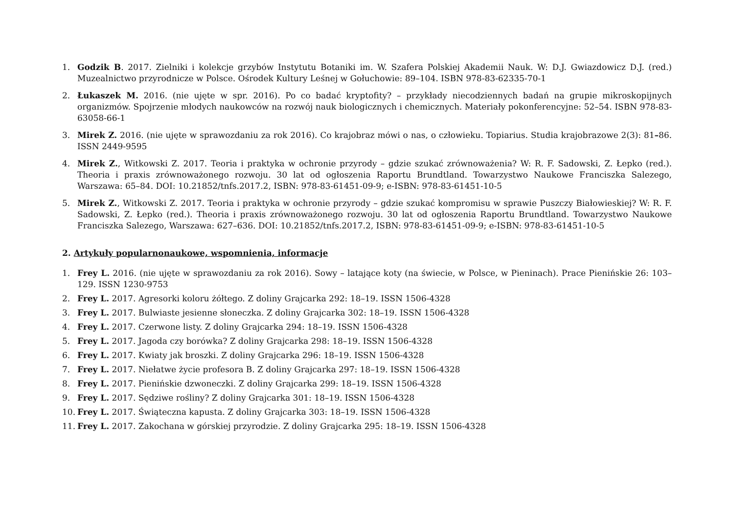1. Godzik B. 2017. Zielniki i kolekcje grzybów Instytutu Botaniki im. W. Szafera Polskiej Akademii Nauk. W: D.J. Gwiazdowicz D.J. (red.) Muzealnictwo przyrodnicze w Polsce. Ośrodek Kultury Leśnej w Gołuchowie: 89–104. ISBN 978-83-62335-70-1
2. Łukaszek M. 2016. (nie ujęte w spr. 2016). Po co badać kryptofity? – przykłady niecodziennych badań na grupie mikroskopijnych organizmów. Spojrzenie młodych naukowców na rozwój nauk biologicznych i chemicznych. Materiały pokonferencyjne: 52–54. ISBN 978-83-63058-66-1
3. Mirek Z. 2016. (nie ujęte w sprawozdaniu za rok 2016). Co krajobraz mówi o nas, o człowieku. Topiarius. Studia krajobrazowe 2(3): 81–86. ISSN 2449-9595
4. Mirek Z., Witkowski Z. 2017. Teoria i praktyka w ochronie przyrody – gdzie szukać zrównoważenia? W: R. F. Sadowski, Z. Łepko (red.). Theoria i praxis zrównoważonego rozwoju. 30 lat od ogłoszenia Raportu Brundtland. Towarzystwo Naukowe Franciszka Salezego, Warszawa: 65–84. DOI: 10.21852/tnfs.2017.2, ISBN: 978-83-61451-09-9; e-ISBN: 978-83-61451-10-5
5. Mirek Z., Witkowski Z. 2017. Teoria i praktyka w ochronie przyrody – gdzie szukać kompromisu w sprawie Puszczy Białowieskiej? W: R. F. Sadowski, Z. Łepko (red.). Theoria i praxis zrównoważonego rozwoju. 30 lat od ogłoszenia Raportu Brundtland. Towarzystwo Naukowe Franciszka Salezego, Warszawa: 627–636. DOI: 10.21852/tnfs.2017.2, ISBN: 978-83-61451-09-9; e-ISBN: 978-83-61451-10-5
2. Artykuły popularnonaukowe, wspomnienia, informacje
1. Frey L. 2016. (nie ujęte w sprawozdaniu za rok 2016). Sowy – latające koty (na świecie, w Polsce, w Pieninach). Prace Pienińskie 26: 103–129. ISSN 1230-9753
2. Frey L. 2017. Agresorki koloru żółtego. Z doliny Grajcarka 292: 18–19. ISSN 1506-4328
3. Frey L. 2017. Bulwiaste jesienne słoneczka. Z doliny Grajcarka 302: 18–19. ISSN 1506-4328
4. Frey L. 2017. Czerwone listy. Z doliny Grajcarka 294: 18–19. ISSN 1506-4328
5. Frey L. 2017. Jagoda czy borówka? Z doliny Grajcarka 298: 18–19. ISSN 1506-4328
6. Frey L. 2017. Kwiaty jak broszki. Z doliny Grajcarka 296: 18–19. ISSN 1506-4328
7. Frey L. 2017. Niełatwe życie profesora B. Z doliny Grajcarka 297: 18–19. ISSN 1506-4328
8. Frey L. 2017. Pienińskie dzwoneczki. Z doliny Grajcarka 299: 18–19. ISSN 1506-4328
9. Frey L. 2017. Sędziwe rośliny? Z doliny Grajcarka 301: 18–19. ISSN 1506-4328
10. Frey L. 2017. Świąteczna kapusta. Z doliny Grajcarka 303: 18–19. ISSN 1506-4328
11. Frey L. 2017. Zakochana w górskiej przyrodzie. Z doliny Grajcarka 295: 18–19. ISSN 1506-4328